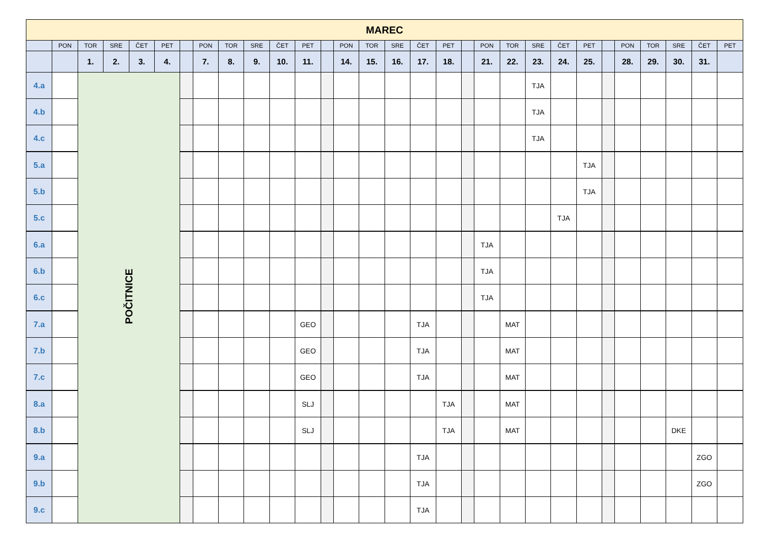| MAREC | | | | | | | | | | | | | | | | | | | | | | | | | | | | | |
| | PON | TOR | SRE | ČET | PET | | PON | TOR | SRE | ČET | PET | | PON | TOR | SRE | ČET | PET | | PON | TOR | SRE | ČET | PET | | PON | TOR | SRE | ČET | PET |
| | | 1. | 2. | 3. | 4. | | 7. | 8. | 9. | 10. | 11. | | 14. | 15. | 16. | 17. | 18. | | 21. | 22. | 23. | 24. | 25. | | 28. | 29. | 30. | 31. | |
| 4.a | | POČITNICE | | | | | | | | | | | | | | | | | | | TJA | | | | | | | | |
| 4.b | | | | | | | | | | | | | | | | | | | | | TJA | | | | | | | | |
| 4.c | | | | | | | | | | | | | | | | | | | | | TJA | | | | | | | | |
| 5.a | | | | | | | | | | | | | | | | | | | | | | | TJA | | | | | | |
| 5.b | | | | | | | | | | | | | | | | | | | | | | | TJA | | | | | | |
| 5.c | | | | | | | | | | | | | | | | | | | | | | TJA | | | | | | | |
| 6.a | | | | | | | | | | | | | | | | | | | TJA | | | | | | | | | | |
| 6.b | | | | | | | | | | | | | | | | | | | TJA | | | | | | | | | | |
| 6.c | | | | | | | | | | | | | | | | | | | TJA | | | | | | | | | | |
| 7.a | | | | | | | | | | | GEO | | | | | TJA | | | | MAT | | | | | | | | | |
| 7.b | | | | | | | | | | | GEO | | | | | TJA | | | | MAT | | | | | | | | | |
| 7.c | | | | | | | | | | | GEO | | | | | TJA | | | | MAT | | | | | | | | | |
| 8.a | | | | | | | | | | | SLJ | | | | | | TJA | | | MAT | | | | | | | | | |
| 8.b | | | | | | | | | | | SLJ | | | | | | TJA | | | MAT | | | | | | | DKE | | |
| 9.a | | | | | | | | | | | | | | | | TJA | | | | | | | | | | | | ZGO | |
| 9.b | | | | | | | | | | | | | | | | TJA | | | | | | | | | | | | ZGO | |
| 9.c | | | | | | | | | | | | | | | | TJA | | | | | | | | | | | | | |